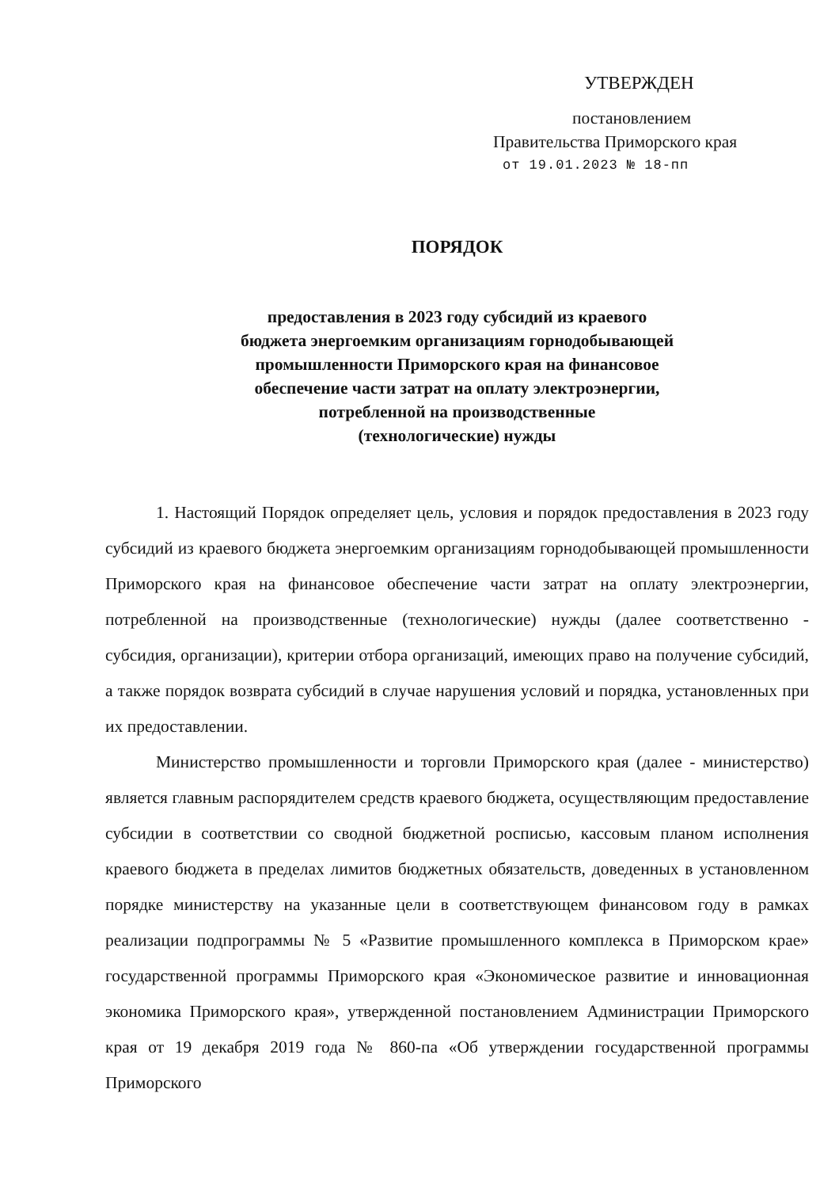УТВЕРЖДЕН
постановлением
Правительства Приморского края
от 19.01.2023 № 18-пп
ПОРЯДОК
предоставления в 2023 году субсидий из краевого
бюджета энергоемким организациям горнодобывающей
промышленности Приморского края на финансовое
обеспечение части затрат на оплату электроэнергии,
потребленной на производственные
(технологические) нужды
1. Настоящий Порядок определяет цель, условия и порядок предоставления в 2023 году субсидий из краевого бюджета энергоемким организациям горнодобывающей промышленности Приморского края на финансовое обеспечение части затрат на оплату электроэнергии, потребленной на производственные (технологические) нужды (далее соответственно - субсидия, организации), критерии отбора организаций, имеющих право на получение субсидий, а также порядок возврата субсидий в случае нарушения условий и порядка, установленных при их предоставлении.
Министерство промышленности и торговли Приморского края (далее - министерство) является главным распорядителем средств краевого бюджета, осуществляющим предоставление субсидии в соответствии со сводной бюджетной росписью, кассовым планом исполнения краевого бюджета в пределах лимитов бюджетных обязательств, доведенных в установленном порядке министерству на указанные цели в соответствующем финансовом году в рамках реализации подпрограммы № 5 «Развитие промышленного комплекса в Приморском крае» государственной программы Приморского края «Экономическое развитие и инновационная экономика Приморского края», утвержденной постановлением Администрации Приморского края от 19 декабря 2019 года № 860-па «Об утверждении государственной программы Приморского